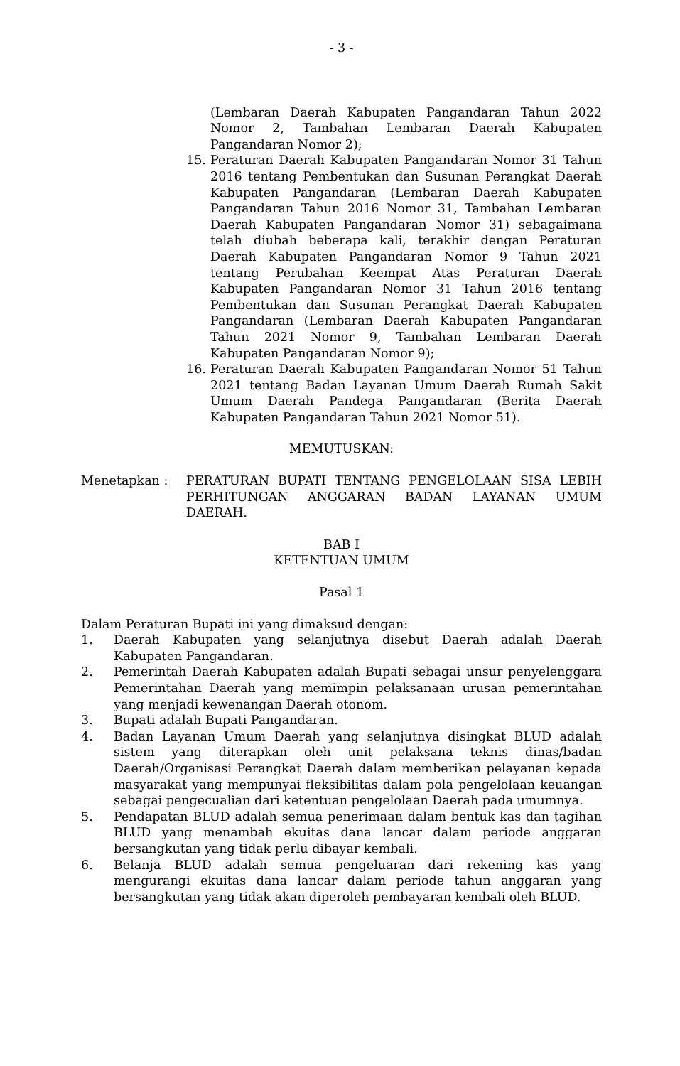- 3 -
(Lembaran Daerah Kabupaten Pangandaran Tahun 2022 Nomor 2, Tambahan Lembaran Daerah Kabupaten Pangandaran Nomor 2);
15. Peraturan Daerah Kabupaten Pangandaran Nomor 31 Tahun 2016 tentang Pembentukan dan Susunan Perangkat Daerah Kabupaten Pangandaran (Lembaran Daerah Kabupaten Pangandaran Tahun 2016 Nomor 31, Tambahan Lembaran Daerah Kabupaten Pangandaran Nomor 31) sebagaimana telah diubah beberapa kali, terakhir dengan Peraturan Daerah Kabupaten Pangandaran Nomor 9 Tahun 2021 tentang Perubahan Keempat Atas Peraturan Daerah Kabupaten Pangandaran Nomor 31 Tahun 2016 tentang Pembentukan dan Susunan Perangkat Daerah Kabupaten Pangandaran (Lembaran Daerah Kabupaten Pangandaran Tahun 2021 Nomor 9, Tambahan Lembaran Daerah Kabupaten Pangandaran Nomor 9);
16. Peraturan Daerah Kabupaten Pangandaran Nomor 51 Tahun 2021 tentang Badan Layanan Umum Daerah Rumah Sakit Umum Daerah Pandega Pangandaran (Berita Daerah Kabupaten Pangandaran Tahun 2021 Nomor 51).
MEMUTUSKAN:
Menetapkan : PERATURAN BUPATI TENTANG PENGELOLAAN SISA LEBIH PERHITUNGAN ANGGARAN BADAN LAYANAN UMUM DAERAH.
BAB I
KETENTUAN UMUM
Pasal 1
Dalam Peraturan Bupati ini yang dimaksud dengan:
1. Daerah Kabupaten yang selanjutnya disebut Daerah adalah Daerah Kabupaten Pangandaran.
2. Pemerintah Daerah Kabupaten adalah Bupati sebagai unsur penyelenggara Pemerintahan Daerah yang memimpin pelaksanaan urusan pemerintahan yang menjadi kewenangan Daerah otonom.
3. Bupati adalah Bupati Pangandaran.
4. Badan Layanan Umum Daerah yang selanjutnya disingkat BLUD adalah sistem yang diterapkan oleh unit pelaksana teknis dinas/badan Daerah/Organisasi Perangkat Daerah dalam memberikan pelayanan kepada masyarakat yang mempunyai fleksibilitas dalam pola pengelolaan keuangan sebagai pengecualian dari ketentuan pengelolaan Daerah pada umumnya.
5. Pendapatan BLUD adalah semua penerimaan dalam bentuk kas dan tagihan BLUD yang menambah ekuitas dana lancar dalam periode anggaran bersangkutan yang tidak perlu dibayar kembali.
6. Belanja BLUD adalah semua pengeluaran dari rekening kas yang mengurangi ekuitas dana lancar dalam periode tahun anggaran yang bersangkutan yang tidak akan diperoleh pembayaran kembali oleh BLUD.